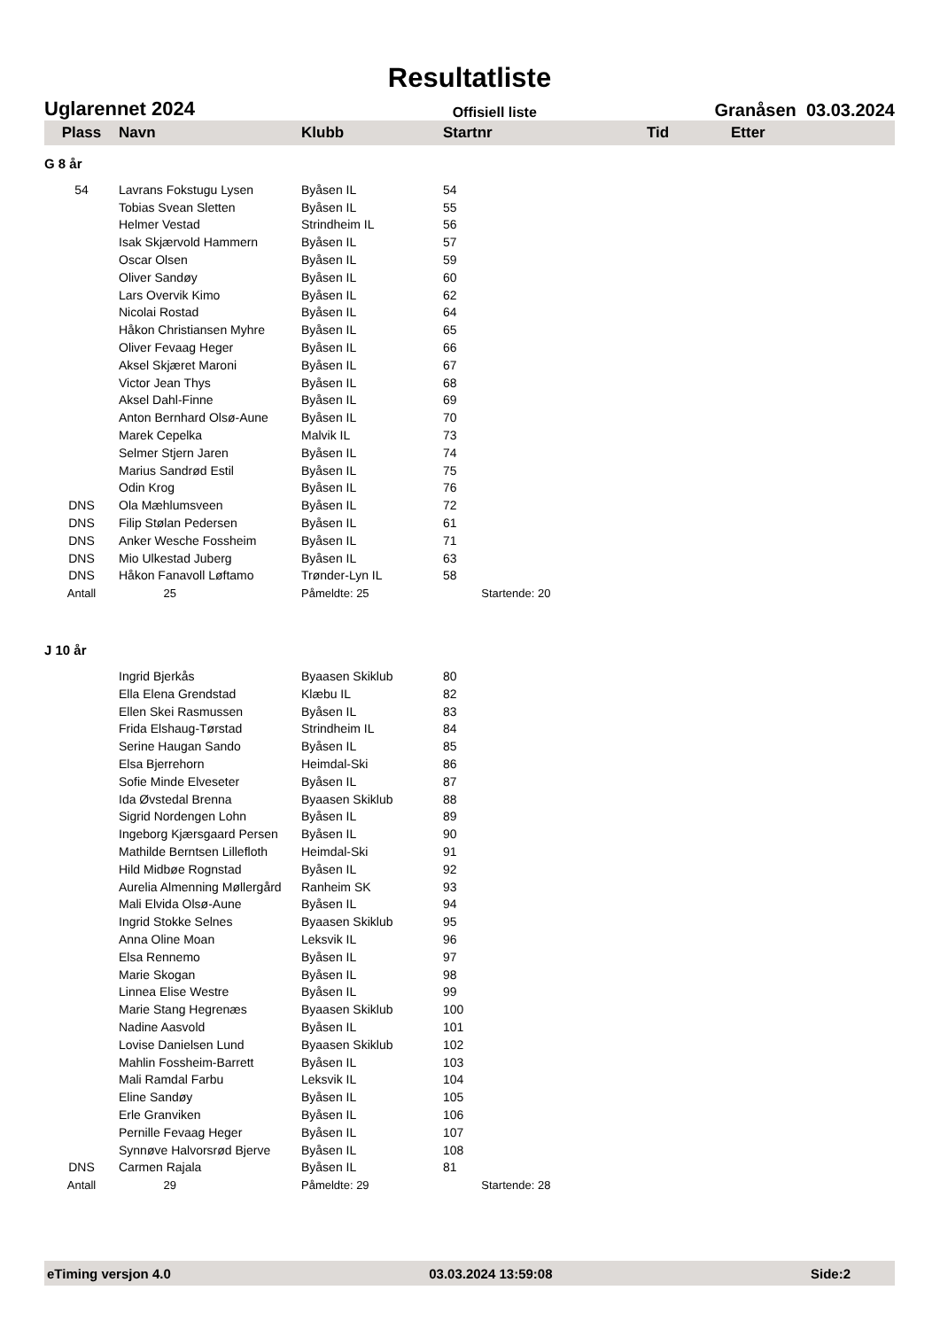Resultatliste
Uglarennet 2024 Offisiell liste Granåsen 03.03.2024
| Plass | Navn | Klubb | Startnr | Tid | Etter |
| --- | --- | --- | --- | --- | --- |
| G 8 år | | | | | |
| 54 | Lavrans Fokstugu Lysen | Byåsen IL | 54 | | |
| | Tobias Svean Sletten | Byåsen IL | 55 | | |
| | Helmer Vestad | Strindheim IL | 56 | | |
| | Isak Skjærvold Hammern | Byåsen IL | 57 | | |
| | Oscar Olsen | Byåsen IL | 59 | | |
| | Oliver Sandøy | Byåsen IL | 60 | | |
| | Lars Overvik Kimo | Byåsen IL | 62 | | |
| | Nicolai Rostad | Byåsen IL | 64 | | |
| | Håkon Christiansen Myhre | Byåsen IL | 65 | | |
| | Oliver Fevaag Heger | Byåsen IL | 66 | | |
| | Aksel Skjæret Maroni | Byåsen IL | 67 | | |
| | Victor Jean Thys | Byåsen IL | 68 | | |
| | Aksel Dahl-Finne | Byåsen IL | 69 | | |
| | Anton Bernhard Olsø-Aune | Byåsen IL | 70 | | |
| | Marek Cepelka | Malvik IL | 73 | | |
| | Selmer Stjern Jaren | Byåsen IL | 74 | | |
| | Marius Sandrød Estil | Byåsen IL | 75 | | |
| | Odin Krog | Byåsen IL | 76 | | |
| DNS | Ola Mæhlumsveen | Byåsen IL | 72 | | |
| DNS | Filip Stølan Pedersen | Byåsen IL | 61 | | |
| DNS | Anker Wesche Fossheim | Byåsen IL | 71 | | |
| DNS | Mio Ulkestad Juberg | Byåsen IL | 63 | | |
| DNS | Håkon Fanavoll Løftamo | Trønder-Lyn IL | 58 | | |
| Antall | 25 | Påmeldte: 25 | Startende: 20 | | |
| J 10 år | | | | | |
| | Ingrid Bjerkås | Byaasen Skiklub | 80 | | |
| | Ella Elena Grendstad | Klæbu IL | 82 | | |
| | Ellen Skei Rasmussen | Byåsen IL | 83 | | |
| | Frida Elshaug-Tørstad | Strindheim IL | 84 | | |
| | Serine Haugan Sando | Byåsen IL | 85 | | |
| | Elsa Bjerrehorn | Heimdal-Ski | 86 | | |
| | Sofie Minde Elveseter | Byåsen IL | 87 | | |
| | Ida Øvstedal Brenna | Byaasen Skiklub | 88 | | |
| | Sigrid Nordengen Lohn | Byåsen IL | 89 | | |
| | Ingeborg Kjærsgaard Persen | Byåsen IL | 90 | | |
| | Mathilde Berntsen Lillefloth | Heimdal-Ski | 91 | | |
| | Hild Midbøe Rognstad | Byåsen IL | 92 | | |
| | Aurelia Almenning Møllergård | Ranheim SK | 93 | | |
| | Mali Elvida Olsø-Aune | Byåsen IL | 94 | | |
| | Ingrid Stokke Selnes | Byaasen Skiklub | 95 | | |
| | Anna Oline Moan | Leksvik IL | 96 | | |
| | Elsa Rennemo | Byåsen IL | 97 | | |
| | Marie Skogan | Byåsen IL | 98 | | |
| | Linnea Elise Westre | Byåsen IL | 99 | | |
| | Marie Stang Hegrenæs | Byaasen Skiklub | 100 | | |
| | Nadine Aasvold | Byåsen IL | 101 | | |
| | Lovise Danielsen Lund | Byaasen Skiklub | 102 | | |
| | Mahlin Fossheim-Barrett | Byåsen IL | 103 | | |
| | Mali Ramdal Farbu | Leksvik IL | 104 | | |
| | Eline Sandøy | Byåsen IL | 105 | | |
| | Erle Granviken | Byåsen IL | 106 | | |
| | Pernille Fevaag Heger | Byåsen IL | 107 | | |
| | Synnøve Halvorsrød Bjerve | Byåsen IL | 108 | | |
| DNS | Carmen Rajala | Byåsen IL | 81 | | |
| Antall | 29 | Påmeldte: 29 | Startende: 28 | | |
eTiming versjon 4.0 03.03.2024 13:59:08 Side:2